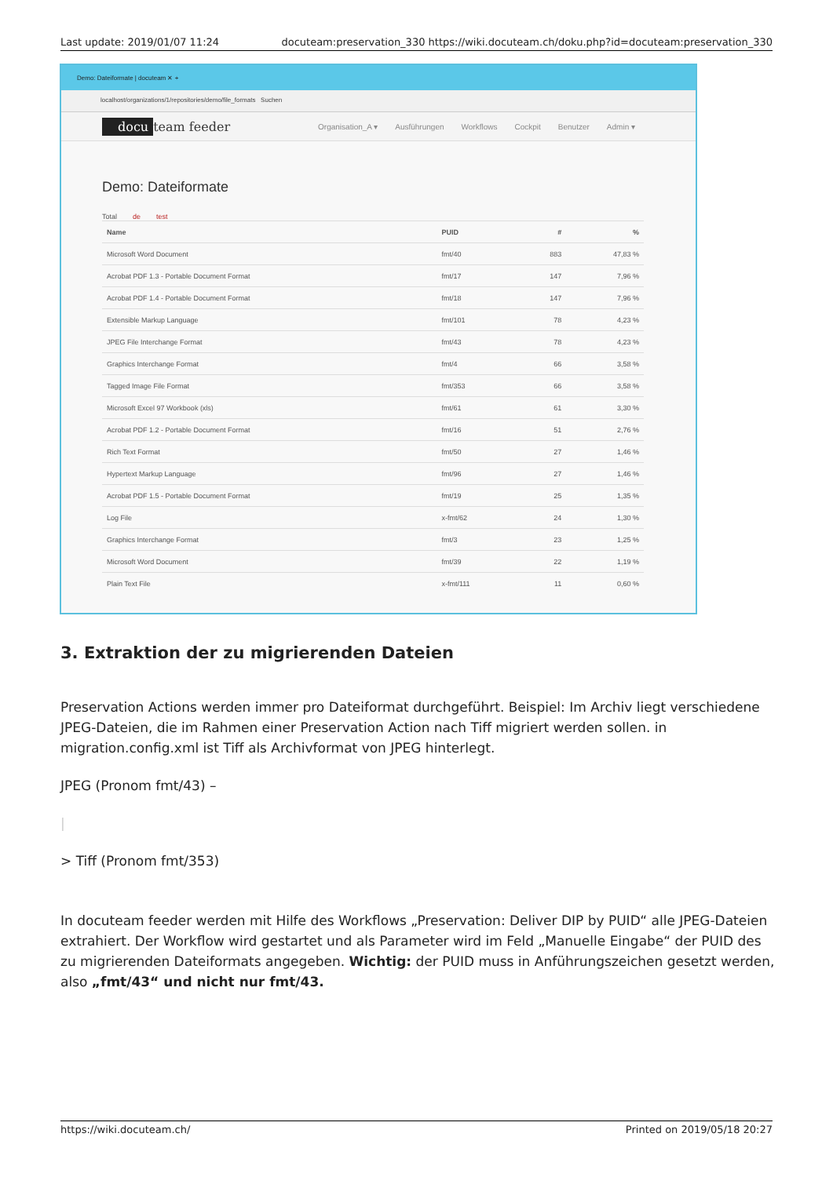Last update: 2019/01/07 11:24 docuteam:preservation_330 https://wiki.docuteam.ch/doku.php?id=docuteam:preservation_330
Demo: Dateiformate | docuteam ✕ +
localhost/organizations/1/repositories/demo/file_formats Suchen
docu team feeder Organisation_A ▾ Ausführungen Workflows Cockpit Benutzer Admin ▾
Demo: Dateiformate
Total de test
| Name | PUID | # | % |
| --- | --- | --- | --- |
| Microsoft Word Document | fmt/40 | 883 | 47,83 % |
| Acrobat PDF 1.3 - Portable Document Format | fmt/17 | 147 | 7,96 % |
| Acrobat PDF 1.4 - Portable Document Format | fmt/18 | 147 | 7,96 % |
| Extensible Markup Language | fmt/101 | 78 | 4,23 % |
| JPEG File Interchange Format | fmt/43 | 78 | 4,23 % |
| Graphics Interchange Format | fmt/4 | 66 | 3,58 % |
| Tagged Image File Format | fmt/353 | 66 | 3,58 % |
| Microsoft Excel 97 Workbook (xls) | fmt/61 | 61 | 3,30 % |
| Acrobat PDF 1.2 - Portable Document Format | fmt/16 | 51 | 2,76 % |
| Rich Text Format | fmt/50 | 27 | 1,46 % |
| Hypertext Markup Language | fmt/96 | 27 | 1,46 % |
| Acrobat PDF 1.5 - Portable Document Format | fmt/19 | 25 | 1,35 % |
| Log File | x-fmt/62 | 24 | 1,30 % |
| Graphics Interchange Format | fmt/3 | 23 | 1,25 % |
| Microsoft Word Document | fmt/39 | 22 | 1,19 % |
| Plain Text File | x-fmt/111 | 11 | 0,60 % |
3. Extraktion der zu migrierenden Dateien
Preservation Actions werden immer pro Dateiformat durchgeführt. Beispiel: Im Archiv liegt verschiedene JPEG-Dateien, die im Rahmen einer Preservation Action nach Tiff migriert werden sollen. in migration.config.xml ist Tiff als Archivformat von JPEG hinterlegt.
JPEG (Pronom fmt/43) –
|
> Tiff (Pronom fmt/353)
In docuteam feeder werden mit Hilfe des Workflows „Preservation: Deliver DIP by PUID“ alle JPEG-Dateien extrahiert. Der Workflow wird gestartet und als Parameter wird im Feld „Manuelle Eingabe“ der PUID des zu migrierenden Dateiformats angegeben. Wichtig: der PUID muss in Anführungszeichen gesetzt werden, also „fmt/43“ und nicht nur fmt/43.
https://wiki.docuteam.ch/ Printed on 2019/05/18 20:27